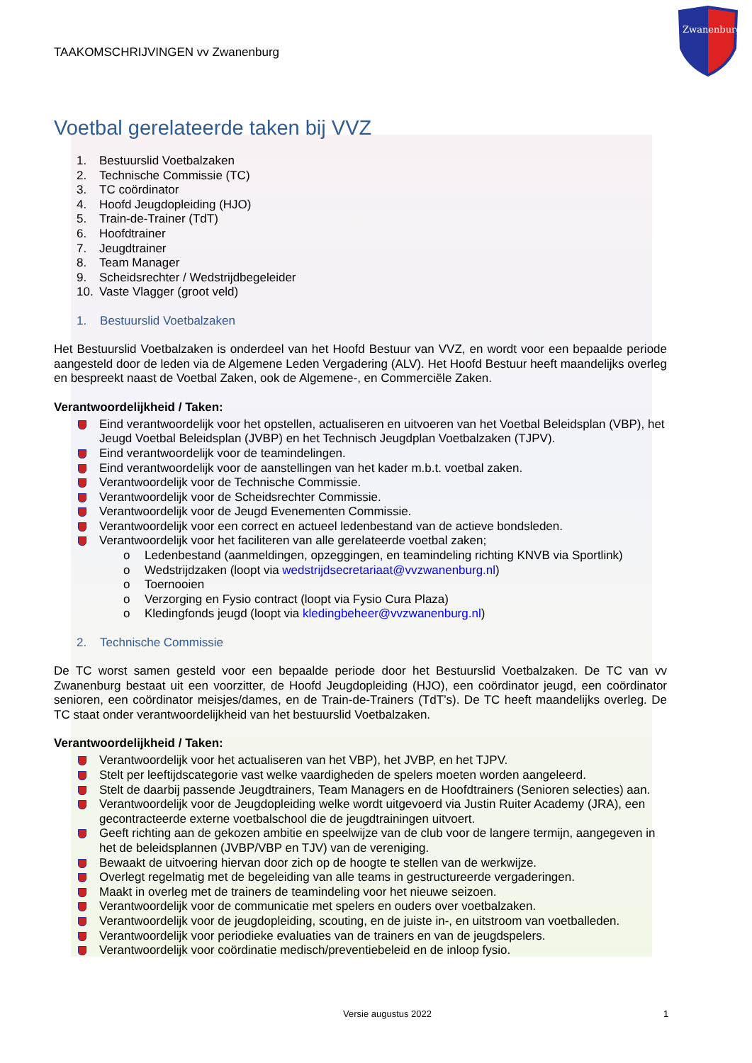Zwanenburg
TAAKOMSCHRIJVINGEN vv Zwanenburg
Voetbal gerelateerde taken bij VVZ
1. Bestuurslid Voetbalzaken
2. Technische Commissie (TC)
3. TC coördinator
4. Hoofd Jeugdopleiding (HJO)
5. Train-de-Trainer (TdT)
6. Hoofdtrainer
7. Jeugdtrainer
8. Team Manager
9. Scheidsrechter / Wedstrijdbegeleider
10. Vaste Vlagger (groot veld)
1. Bestuurslid Voetbalzaken
Het Bestuurslid Voetbalzaken is onderdeel van het Hoofd Bestuur van VVZ, en wordt voor een bepaalde periode aangesteld door de leden via de Algemene Leden Vergadering (ALV). Het Hoofd Bestuur heeft maandelijks overleg en bespreekt naast de Voetbal Zaken, ook de Algemene-, en Commerciële Zaken.
Verantwoordelijkheid / Taken:
Eind verantwoordelijk voor het opstellen, actualiseren en uitvoeren van het Voetbal Beleidsplan (VBP), het Jeugd Voetbal Beleidsplan (JVBP) en het Technisch Jeugdplan Voetbalzaken (TJPV).
Eind verantwoordelijk voor de teamindelingen.
Eind verantwoordelijk voor de aanstellingen van het kader m.b.t. voetbal zaken.
Verantwoordelijk voor de Technische Commissie.
Verantwoordelijk voor de Scheidsrechter Commissie.
Verantwoordelijk voor de Jeugd Evenementen Commissie.
Verantwoordelijk voor een correct en actueel ledenbestand van de actieve bondsleden.
Verantwoordelijk voor het faciliteren van alle gerelateerde voetbal zaken;
o Ledenbestand (aanmeldingen, opzeggingen, en teamindeling richting KNVB via Sportlink)
o Wedstrijdzaken (loopt via wedstrijdsecretariaat@vvzwanenburg.nl)
o Toernooien
o Verzorging en Fysio contract (loopt via Fysio Cura Plaza)
o Kledingfonds jeugd (loopt via kledingbeheer@vvzwanenburg.nl)
2. Technische Commissie
De TC worst samen gesteld voor een bepaalde periode door het Bestuurslid Voetbalzaken. De TC van vv Zwanenburg bestaat uit een voorzitter, de Hoofd Jeugdopleiding (HJO), een coördinator jeugd, een coördinator senioren, een coördinator meisjes/dames, en de Train-de-Trainers (TdT’s). De TC heeft maandelijks overleg. De TC staat onder verantwoordelijkheid van het bestuurslid Voetbalzaken.
Verantwoordelijkheid / Taken:
Verantwoordelijk voor het actualiseren van het VBP), het JVBP, en het TJPV.
Stelt per leeftijdscategorie vast welke vaardigheden de spelers moeten worden aangeleerd.
Stelt de daarbij passende Jeugdtrainers, Team Managers en de Hoofdtrainers (Senioren selecties) aan.
Verantwoordelijk voor de Jeugdopleiding welke wordt uitgevoerd via Justin Ruiter Academy (JRA), een gecontracteerde externe voetbalschool die de jeugdtrainingen uitvoert.
Geeft richting aan de gekozen ambitie en speelwijze van de club voor de langere termijn, aangegeven in het de beleidsplannen (JVBP/VBP en TJV) van de vereniging.
Bewaakt de uitvoering hiervan door zich op de hoogte te stellen van de werkwijze.
Overlegt regelmatig met de begeleiding van alle teams in gestructureerde vergaderingen.
Maakt in overleg met de trainers de teamindeling voor het nieuwe seizoen.
Verantwoordelijk voor de communicatie met spelers en ouders over voetbalzaken.
Verantwoordelijk voor de jeugdopleiding, scouting, en de juiste in-, en uitstroom van voetballeden.
Verantwoordelijk voor periodieke evaluaties van de trainers en van de jeugdspelers.
Verantwoordelijk voor coördinatie medisch/preventiebeleid en de inloop fysio.
Versie augustus 2022 1